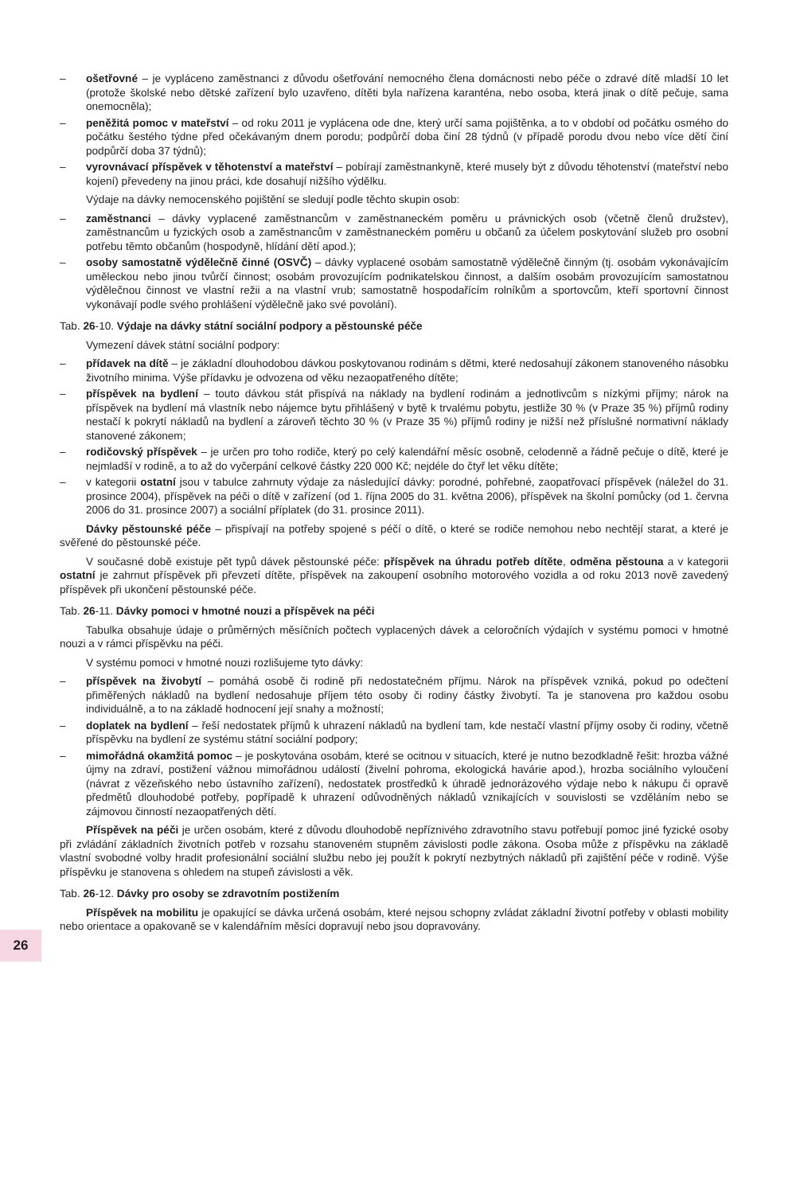– ošetřovné – je vypláceno zaměstnanci z důvodu ošetřování nemocného člena domácnosti nebo péče o zdravé dítě mladší 10 let (protože školské nebo dětské zařízení bylo uzavřeno, dítěti byla nařízena karanténa, nebo osoba, která jinak o dítě pečuje, sama onemocněla);
– peněžitá pomoc v mateřství – od roku 2011 je vyplácena ode dne, který určí sama pojištěnka, a to v období od počátku osmého do počátku šestého týdne před očekávaným dnem porodu; podpůrčí doba činí 28 týdnů (v případě porodu dvou nebo více dětí činí podpůrčí doba 37 týdnů);
– vyrovnávací příspěvek v těhotenství a mateřství – pobírají zaměstnankyně, které musely být z důvodu těhotenství (mateřství nebo kojení) převedeny na jinou práci, kde dosahují nižšího výdělku.
Výdaje na dávky nemocenského pojištění se sledují podle těchto skupin osob:
– zaměstnanci – dávky vyplacené zaměstnancům v zaměstnaneckém poměru u právnických osob (včetně členů družstev), zaměstnancům u fyzických osob a zaměstnancům v zaměstnaneckém poměru u občanů za účelem poskytování služeb pro osobní potřebu těmto občanům (hospodyně, hlídání dětí apod.);
– osoby samostatně výdělečně činné (OSVČ) – dávky vyplacené osobám samostatně výdělečně činným (tj. osobám vykonávajícím uměleckou nebo jinou tvůrčí činnost; osobám provozujícím podnikatelskou činnost, a dalším osobám provozujícím samostatnou výdělečnou činnost ve vlastní režii a na vlastní vrub; samostatně hospodařícím rolníkům a sportovcům, kteří sportovní činnost vykonávají podle svého prohlášení výdělečně jako své povolání).
Tab. 26-10. Výdaje na dávky státní sociální podpory a pěstounské péče
Vymezení dávek státní sociální podpory:
– přídavek na dítě – je základní dlouhodobou dávkou poskytovanou rodinám s dětmi, které nedosahují zákonem stanoveného násobku životního minima. Výše přídavku je odvozena od věku nezaopatřeného dítěte;
– příspěvek na bydlení – touto dávkou stát přispívá na náklady na bydlení rodinám a jednotlivcům s nízkými příjmy; nárok na příspěvek na bydlení má vlastník nebo nájemce bytu přihlášený v bytě k trvalému pobytu, jestliže 30 % (v Praze 35 %) příjmů rodiny nestačí k pokrytí nákladů na bydlení a zároveň těchto 30 % (v Praze 35 %) příjmů rodiny je nižší než příslušné normativní náklady stanovené zákonem;
– rodičovský příspěvek – je určen pro toho rodiče, který po celý kalendářní měsíc osobně, celodenně a řádně pečuje o dítě, které je nejmladší v rodině, a to až do vyčerpání celkové částky 220 000 Kč; nejdéle do čtyř let věku dítěte;
– v kategorii ostatní jsou v tabulce zahrnuty výdaje za následující dávky: porodné, pohřebné, zaopatřovací příspěvek (náležel do 31. prosince 2004), příspěvek na péči o dítě v zařízení (od 1. října 2005 do 31. května 2006), příspěvek na školní pomůcky (od 1. června 2006 do 31. prosince 2007) a sociální příplatek (do 31. prosince 2011).
Dávky pěstounské péče – přispívají na potřeby spojené s péčí o dítě, o které se rodiče nemohou nebo nechtějí starat, a které je svěřené do pěstounské péče.
V současné době existuje pět typů dávek pěstounské péče: příspěvek na úhradu potřeb dítěte, odměna pěstouna a v kategorii ostatní je zahrnut příspěvek při převzetí dítěte, příspěvek na zakoupení osobního motorového vozidla a od roku 2013 nově zavedený příspěvek při ukončení pěstounské péče.
Tab. 26-11. Dávky pomoci v hmotné nouzi a příspěvek na péči
Tabulka obsahuje údaje o průměrných měsíčních počtech vyplacených dávek a celoročních výdajích v systému pomoci v hmotné nouzi a v rámci příspěvku na péči.
V systému pomoci v hmotné nouzi rozlišujeme tyto dávky:
– příspěvek na živobytí – pomáhá osobě či rodině při nedostatečném příjmu. Nárok na příspěvek vzniká, pokud po odečtení přiměřených nákladů na bydlení nedosahuje příjem této osoby či rodiny částky živobytí. Ta je stanovena pro každou osobu individuálně, a to na základě hodnocení její snahy a možností;
– doplatek na bydlení – řeší nedostatek příjmů k uhrazení nákladů na bydlení tam, kde nestačí vlastní příjmy osoby či rodiny, včetně příspěvku na bydlení ze systému státní sociální podpory;
– mimořádná okamžitá pomoc – je poskytována osobám, které se ocitnou v situacích, které je nutno bezodkladně řešit: hrozba vážné újmy na zdraví, postižení vážnou mimořádnou událostí (živelní pohroma, ekologická havárie apod.), hrozba sociálního vyloučení (návrat z vězeňského nebo ústavního zařízení), nedostatek prostředků k úhradě jednorázového výdaje nebo k nákupu či opravě předmětů dlouhodobé potřeby, popřípadě k uhrazení odůvodněných nákladů vznikajících v souvislosti se vzděláním nebo se zájmovou činností nezaopatřených dětí.
Příspěvek na péči je určen osobám, které z důvodu dlouhodobě nepříznivého zdravotního stavu potřebují pomoc jiné fyzické osoby při zvládání základních životních potřeb v rozsahu stanoveném stupněm závislosti podle zákona. Osoba může z příspěvku na základě vlastní svobodné volby hradit profesionální sociální službu nebo jej použít k pokrytí nezbytných nákladů při zajištění péče v rodině. Výše příspěvku je stanovena s ohledem na stupeň závislosti a věk.
Tab. 26-12. Dávky pro osoby se zdravotním postižením
Příspěvek na mobilitu je opakující se dávka určená osobám, které nejsou schopny zvládat základní životní potřeby v oblasti mobility nebo orientace a opakovaně se v kalendářním měsíci dopravují nebo jsou dopravovány.
26